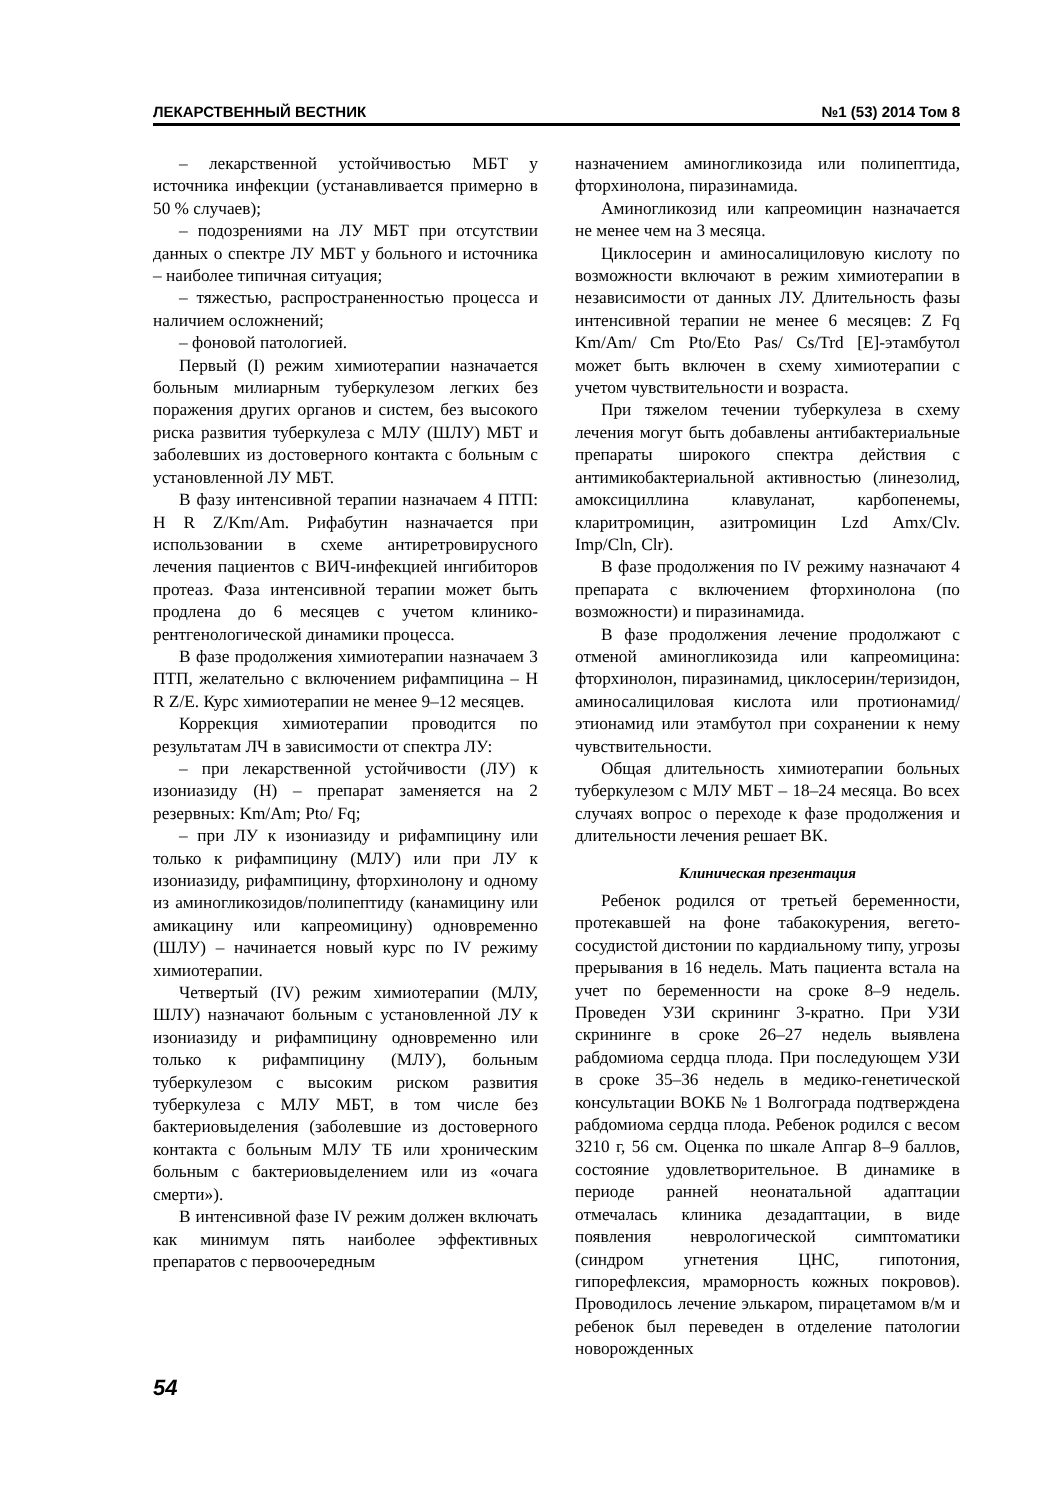ЛЕКАРСТВЕННЫЙ ВЕСТНИК №1 (53) 2014 Том 8
– лекарственной устойчивостью МБТ у источника инфекции (устанавливается примерно в 50 % случаев);
– подозрениями на ЛУ МБТ при отсутствии данных о спектре ЛУ МБТ у больного и источника – наиболее типичная ситуация;
– тяжестью, распространенностью процесса и наличием осложнений;
– фоновой патологией.
Первый (I) режим химиотерапии назначается больным милиарным туберкулезом легких без поражения других органов и систем, без высокого риска развития туберкулеза с МЛУ (ШЛУ) МБТ и заболевших из достоверного контакта с больным с установленной ЛУ МБТ.
В фазу интенсивной терапии назначаем 4 ПТП: H R Z/Km/Am. Рифабутин назначается при использовании в схеме антиретровирусного лечения пациентов с ВИЧ-инфекцией ингибиторов протеаз. Фаза интенсивной терапии может быть продлена до 6 месяцев с учетом клинико-рентгенологической динамики процесса.
В фазе продолжения химиотерапии назначаем 3 ПТП, желательно с включением рифампицина – H R Z/E. Курс химиотерапии не менее 9–12 месяцев.
Коррекция химиотерапии проводится по результатам ЛЧ в зависимости от спектра ЛУ:
– при лекарственной устойчивости (ЛУ) к изониазиду (Н) – препарат заменяется на 2 резервных: Km/Am; Pto/ Fq;
– при ЛУ к изониазиду и рифампицину или только к рифампицину (МЛУ) или при ЛУ к изониазиду, рифампицину, фторхинолону и одному из аминогликозидов/полипептиду (канамицину или амикацину или капреомицину) одновременно (ШЛУ) – начинается новый курс по IV режиму химиотерапии.
Четвертый (IV) режим химиотерапии (МЛУ, ШЛУ) назначают больным с установленной ЛУ к изониазиду и рифампицину одновременно или только к рифампицину (МЛУ), больным туберкулезом с высоким риском развития туберкулеза с МЛУ МБТ, в том числе без бактериовыделения (заболевшие из достоверного контакта с больным МЛУ ТБ или хроническим больным с бактериовыделением или из «очага смерти»).
В интенсивной фазе IV режим должен включать как минимум пять наиболее эффективных препаратов с первоочередным
назначением аминогликозида или полипептида, фторхинолона, пиразинамида.
Аминогликозид или капреомицин назначается не менее чем на 3 месяца.
Циклосерин и аминосалициловую кислоту по возможности включают в режим химиотерапии в независимости от данных ЛУ. Длительность фазы интенсивной терапии не менее 6 месяцев: Z Fq Km/Am/ Cm Pto/Eto Pas/ Cs/Trd [E]-этамбутол может быть включен в схему химиотерапии с учетом чувствительности и возраста.
При тяжелом течении туберкулеза в схему лечения могут быть добавлены антибактериальные препараты широкого спектра действия с антимикобактериальной активностью (линезолид, амоксициллина клавуланат, карбопенемы, кларитромицин, азитромицин Lzd Amx/Clv. Imp/Cln, Clr).
В фазе продолжения по IV режиму назначают 4 препарата с включением фторхинолона (по возможности) и пиразинамида.
В фазе продолжения лечение продолжают с отменой аминогликозида или капреомицина: фторхинолон, пиразинамид, циклосерин/теризидон, аминосалициловая кислота или протионамид/этионамид или этамбутол при сохранении к нему чувствительности.
Общая длительность химиотерапии больных туберкулезом с МЛУ МБТ – 18–24 месяца. Во всех случаях вопрос о переходе к фазе продолжения и длительности лечения решает ВК.
Клиническая презентация
Ребенок родился от третьей беременности, протекавшей на фоне табакокурения, вегето-сосудистой дистонии по кардиальному типу, угрозы прерывания в 16 недель. Мать пациента встала на учет по беременности на сроке 8–9 недель. Проведен УЗИ скрининг 3-кратно. При УЗИ скрининге в сроке 26–27 недель выявлена рабдомиома сердца плода. При последующем УЗИ в сроке 35–36 недель в медико-генетической консультации ВОКБ № 1 Волгограда подтверждена рабдомиома сердца плода. Ребенок родился с весом 3210 г, 56 см. Оценка по шкале Апгар 8–9 баллов, состояние удовлетворительное. В динамике в периоде ранней неонатальной адаптации отмечалась клиника дезадаптации, в виде появления неврологической симптоматики (синдром угнетения ЦНС, гипотония, гипорефлексия, мраморность кожных покровов). Проводилось лечение элькаром, пирацетамом в/м и ребенок был переведен в отделение патологии новорожденных
54